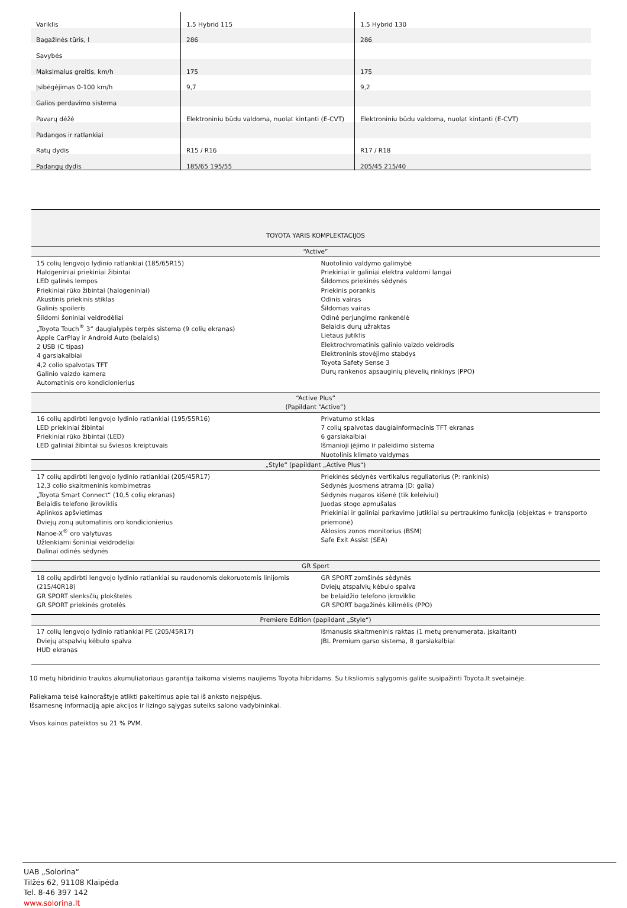| Variklis | 1.5 Hybrid 115 | 1.5 Hybrid 130 |
| Bagažinės tūris, l | 286 | 286 |
| Savybės | | |
| Maksimalus greitis, km/h | 175 | 175 |
| Įsibėgėjimas 0-100 km/h | 9,7 | 9,2 |
| Galios perdavimo sistema | | |
| Pavarų dėžė | Elektroniniu būdu valdoma, nuolat kintanti (E-CVT) | Elektroniniu būdu valdoma, nuolat kintanti (E-CVT) |
| Padangos ir ratlankiai | | |
| Ratų dydis | R15 / R16 | R17 / R18 |
| Padangų dydis | 185/65 195/55 | 205/45 215/40 |
| TOYOTA YARIS KOMPLEKTACIJOS | |
| --- | --- |
| “Active” | |
| 15 colių lengvojo lydinio ratlankiai (185/65R15) Halogeniniai priekiniai žibintai LED galinės lempos Priekiniai rūko žibintai (halogeniniai) Akustinis priekinis stiklas Galinis spoileris Šildomi šoniniai veidrodėliai „Toyota Touch<sup>®</sup> 3“ daugialypės terpės sistema (9 colių ekranas) Apple CarPlay ir Android Auto (belaidis) 2 USB (C tipas) 4 garsiakalbiai 4,2 colio spalvotas TFT Galinio vaizdo kamera Automatinis oro kondicionierius | Nuotolinio valdymo galimybė Priekiniai ir galiniai elektra valdomi langai Šildomos priekinės sėdynės Priekinis porankis Odinis vairas Šildomas vairas Odinė perjungimo rankenėlė Belaidis durų užraktas Lietaus jutiklis Elektrochromatinis galinio vaizdo veidrodis Elektroninis stovėjimo stabdys Toyota Safety Sense 3 Durų rankenos apsauginių plėvelių rinkinys (PPO) |
| “Active Plus” (Papildant “Active”) | |
| 16 colių apdirbti lengvojo lydinio ratlankiai (195/55R16) LED priekiniai žibintai Priekiniai rūko žibintai (LED) LED galiniai žibintai su šviesos kreiptuvais | Privatumo stiklas 7 colių spalvotas daugiainformacinis TFT ekranas 6 garsiakalbiai Išmanioji įėjimo ir paleidimo sistema Nuotolinis klimato valdymas |
| „Style“ (papildant „Active Plus“) | |
| 17 colių apdirbti lengvojo lydinio ratlankiai (205/45R17) 12,3 colio skaitmeninis kombimetras „Toyota Smart Connect“ (10,5 colių ekranas) Belaidis telefono įkroviklis Aplinkos apšvietimas Dviejų zonų automatinis oro kondicionierius Nanoe-X<sup>®</sup> oro valytuvas Užlenkiami šoniniai veidrodėliai Dalinai odinės sėdynės | Priekinės sėdynės vertikalus reguliatorius (P: rankinis) Sėdynės juosmens atrama (D: galia) Sėdynės nugaros kišenė (tik keleiviui) Juodas stogo apmušalas Priekiniai ir galiniai parkavimo jutikliai su pertraukimo funkcija (objektas + transporto priemonė) Aklosios zonos monitorius (BSM) Safe Exit Assist (SEA) |
| GR Sport | |
| 18 colių apdirbti lengvojo lydinio ratlankiai su raudonomis dekoruotomis linijomis (215/40R18) GR SPORT slenksčių plokštelės GR SPORT priekinės grotelės | GR SPORT zomšinės sėdynės Dviejų atspalvių kėbulo spalva be belaidžio telefono įkroviklio GR SPORT bagažinės kilimėlis (PPO) |
| Premiere Edition (papildant „Style“) | |
| 17 colių lengvojo lydinio ratlankiai PE (205/45R17) Dviejų atspalvių kėbulo spalva HUD ekranas | Išmanusis skaitmeninis raktas (1 metų prenumerata, įskaitant) JBL Premium garso sistema, 8 garsiakalbiai |
10 metų hibridinio traukos akumuliatoriaus garantija taikoma visiems naujiems Toyota hibridams. Su tiksliomis sąlygomis galite susipažinti Toyota.lt svetainėje.
Paliekama teisė kainoraštyje atlikti pakeitimus apie tai iš anksto neįspėjus.
Išsamesnę informaciją apie akcijos ir lizingo sąlygas suteiks salono vadybininkai.
Visos kainos pateiktos su 21 % PVM.
UAB „Solorina“
Tilžės 62, 91108 Klaipėda
Tel. 8-46 397 142
www.solorina.lt